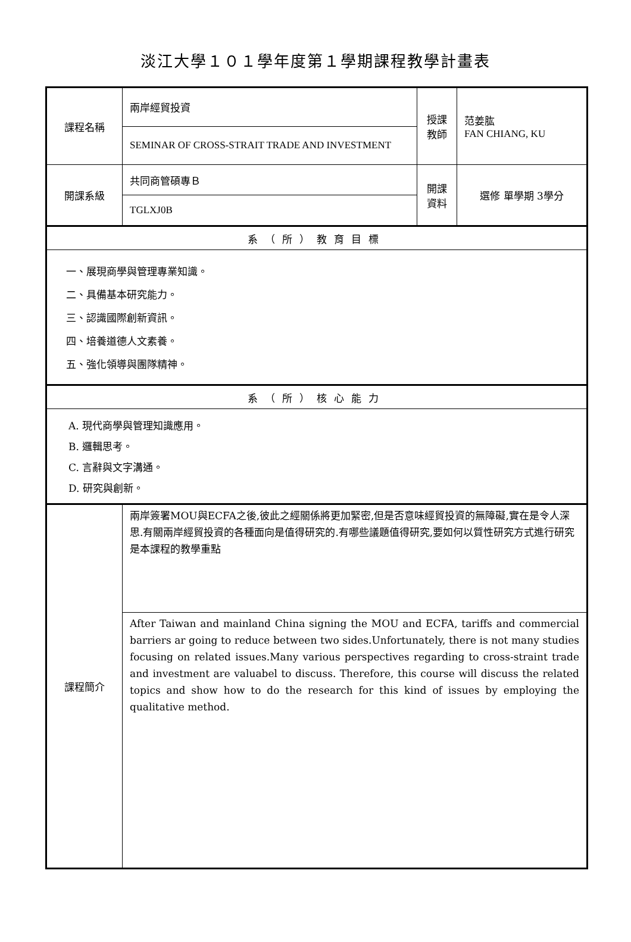淡江大學１０１學年度第１學期課程教學計畫表
| 課程名稱 | 兩岸經貿投資 | 授課 教師 | 范姜肱 FAN CHIANG, KU |
| | SEMINAR OF CROSS-STRAIT TRADE AND INVESTMENT | | |
| 開課系級 | 共同商管碩專Ｂ | 開課 資料 | 選修 單學期 3學分 |
| | TGLXJ0B | | |
| 系（所）教育目標 | | | |
| 一、展現商學與管理專業知識。 二、具備基本研究能力。 三、認識國際創新資訊。 四、培養道德人文素養。 五、強化領導與團隊精神。 | | | |
| 系（所）核心能力 | | | |
| A. 現代商學與管理知識應用。 B. 邏輯思考。 C. 言辭與文字溝通。 D. 研究與創新。 | | | |
| 課程簡介 | 兩岸簽署MOU與ECFA之後,彼此之經關係將更加緊密,但是否意味經貿投資的無障礙,實在是令人深思.有關兩岸經貿投資的各種面向是值得研究的.有哪些議題值得研究,要如何以質性研究方式進行研究是本課程的教學重點 | | |
| | After Taiwan and mainland China signing the MOU and ECFA, tariffs and commercial barriers ar going to reduce between two sides.Unfortunately, there is not many studies focusing on related issues.Many various perspectives regarding to cross-straint trade and investment are valuabel to discuss. Therefore, this course will discuss the related topics and show how to do the research for this kind of issues by employing the qualitative method. | | |